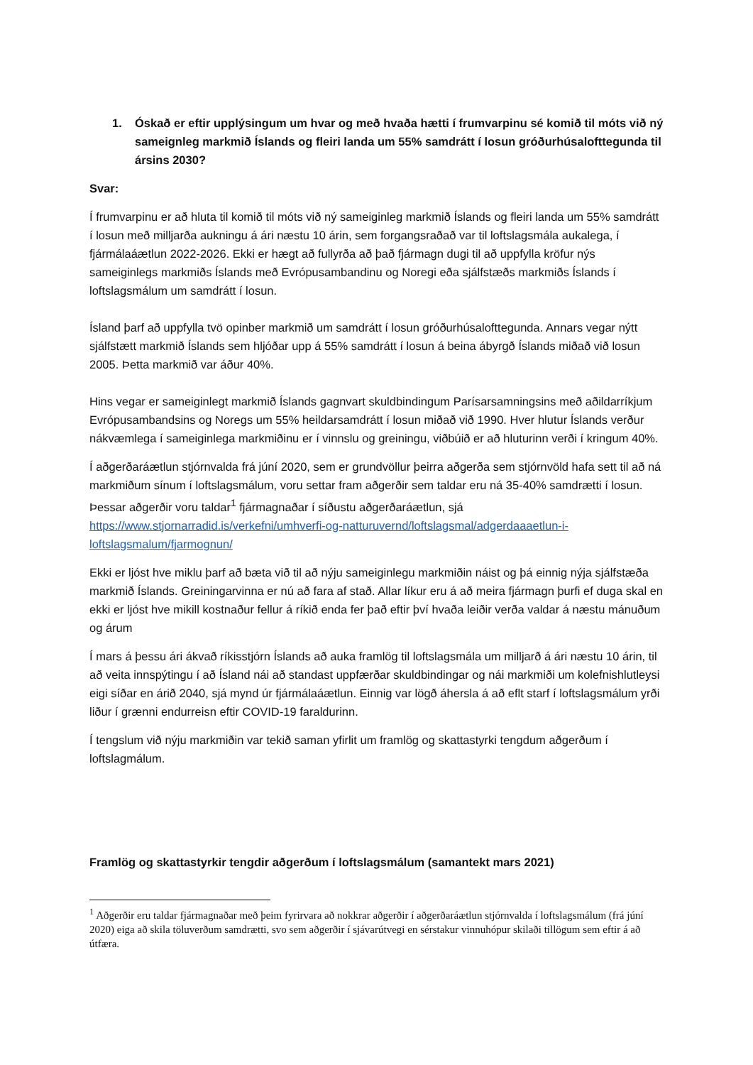1. Óskað er eftir upplýsingum um hvar og með hvaða hætti í frumvarpinu sé komið til móts við ný sameignleg markmið Íslands og fleiri landa um 55% samdrátt í losun gróðurhúsalofttegunda til ársins 2030?
Svar:
Í frumvarpinu er að hluta til komið til móts við ný sameiginleg markmið Íslands og fleiri landa um 55% samdrátt í losun með milljarða aukningu á ári næstu 10 árin, sem forgangsraðað var til loftslagsmála aukalega, í fjármálaáætlun 2022-2026. Ekki er hægt að fullyrða að það fjármagn dugi til að uppfylla kröfur nýs sameiginlegs markmiðs Íslands með Evrópusambandinu og Noregi eða sjálfstæðs markmiðs Íslands í loftslagsmálum um samdrátt í losun.
Ísland þarf að uppfylla tvö opinber markmið um samdrátt í losun gróðurhúsalofttegunda. Annars vegar nýtt sjálfstætt markmið Íslands sem hljóðar upp á 55% samdrátt í losun á beina ábyrgð Íslands miðað við losun 2005. Þetta markmið var áður 40%.
Hins vegar er sameiginlegt markmið Íslands gagnvart skuldbindingum Parísarsamningsins með aðildarríkjum Evrópusambandsins og Noregs um 55% heildarsamdrátt í losun miðað við 1990. Hver hlutur Íslands verður nákvæmlega í sameiginlega markmiðinu er í vinnslu og greiningu, viðbúið er að hluturinn verði í kringum 40%.
Í aðgerðaráætlun stjórnvalda frá júní 2020, sem er grundvöllur þeirra aðgerða sem stjórnvöld hafa sett til að ná markmiðum sínum í loftslagsmálum, voru settar fram aðgerðir sem taldar eru ná 35-40% samdrætti í losun. Þessar aðgerðir voru taldar<sup>1</sup> fjármagnaðar í síðustu aðgerðaráætlun, sjá https://www.stjornarradid.is/verkefni/umhverfi-og-natturuvernd/loftslagsmal/adgerdaaaetlun-i-loftslagsmalum/fjarmognun/
Ekki er ljóst hve miklu þarf að bæta við til að nýju sameiginlegu markmiðin náist og þá einnig nýja sjálfstæða markmið Íslands. Greiningarvinna er nú að fara af stað. Allar líkur eru á að meira fjármagn þurfi ef duga skal en ekki er ljóst hve mikill kostnaður fellur á ríkið enda fer það eftir því hvaða leiðir verða valdar á næstu mánuðum og árum
Í mars á þessu ári ákvað ríkisstjórn Íslands að auka framlög til loftslagsmála um milljarð á ári næstu 10 árin, til að veita innspýtingu í að Ísland nái að standast uppfærðar skuldbindingar og nái markmiði um kolefnishlutleysi eigi síðar en árið 2040, sjá mynd úr fjármálaáætlun. Einnig var lögð áhersla á að eflt starf í loftslagsmálum yrði liður í grænni endurreisn eftir COVID-19 faraldurinn.
Í tengslum við nýju markmiðin var tekið saman yfirlit um framlög og skattastyrki tengdum aðgerðum í loftslagmálum.
Framlög og skattastyrkir tengdir aðgerðum í loftslagsmálum (samantekt mars 2021)
<sup>1</sup> Aðgerðir eru taldar fjármagnaðar með þeim fyrirvara að nokkrar aðgerðir í aðgerðaráætlun stjórnvalda í loftslagsmálum (frá júní 2020) eiga að skila töluverðum samdrætti, svo sem aðgerðir í sjávarútvegi en sérstakur vinnuhópur skilaði tillögum sem eftir á að útfæra.